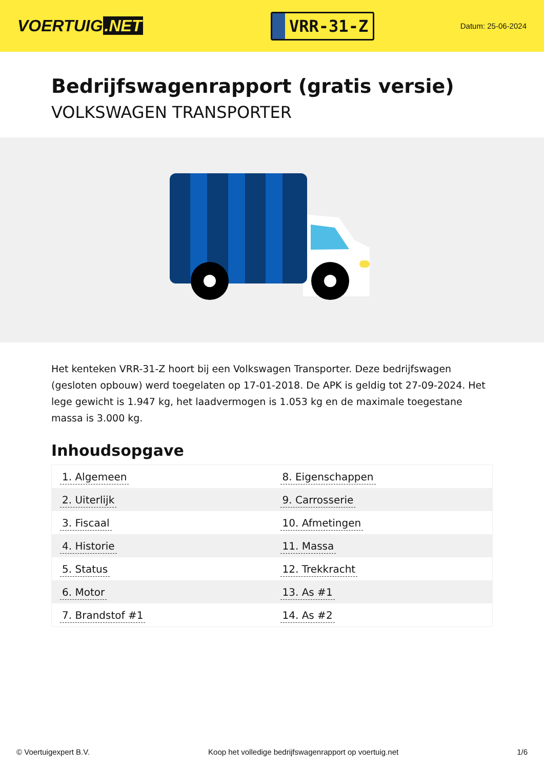VOERTUIG.NET
VRR-31-Z
Datum: 25-06-2024
Bedrijfswagenrapport (gratis versie)
VOLKSWAGEN TRANSPORTER
Het kenteken VRR-31-Z hoort bij een Volkswagen Transporter. Deze bedrijfswagen (gesloten opbouw) werd toegelaten op 17-01-2018. De APK is geldig tot 27-09-2024. Het lege gewicht is 1.947 kg, het laadvermogen is 1.053 kg en de maximale toegestane massa is 3.000 kg.
Inhoudsopgave
| 1. Algemeen | 8. Eigenschappen |
| 2. Uiterlijk | 9. Carrosserie |
| 3. Fiscaal | 10. Afmetingen |
| 4. Historie | 11. Massa |
| 5. Status | 12. Trekkracht |
| 6. Motor | 13. As #1 |
| 7. Brandstof #1 | 14. As #2 |
© Voertuigexpert B.V. Koop het volledige bedrijfswagenrapport op voertuig.net
1/6